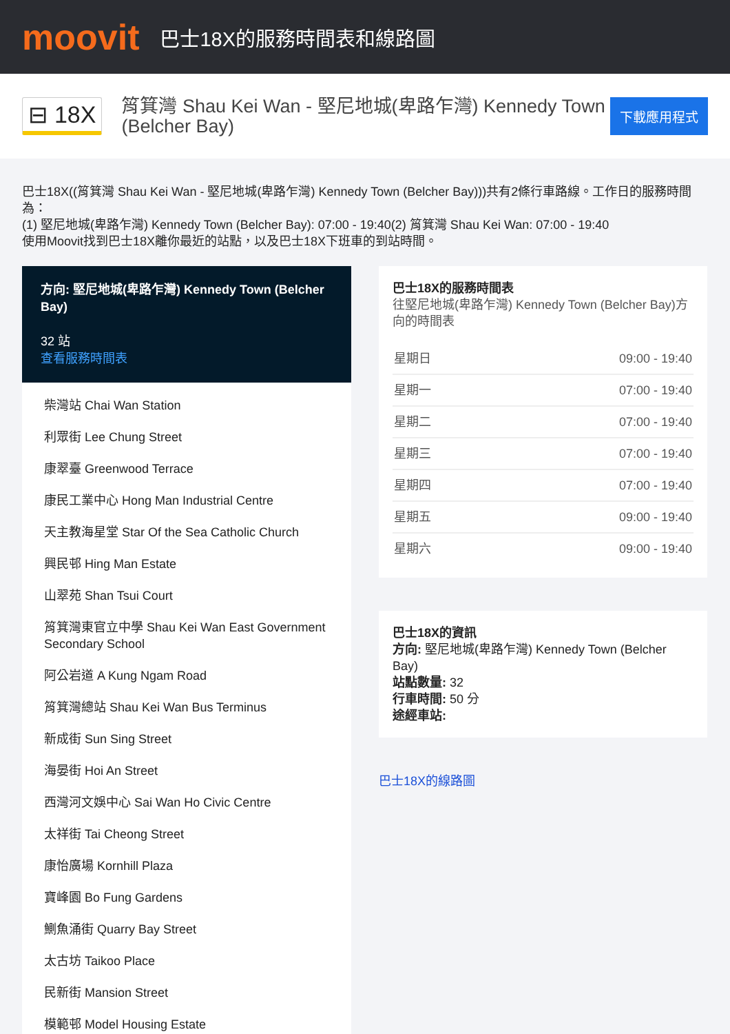moovit
巴士18X的服務時間表和線路圖
⊟ 18X
筲箕灣 Shau Kei Wan - 堅尼地城(卑路乍灣) Kennedy Town (Belcher Bay)
下載應用程式
巴士18X((筲箕灣 Shau Kei Wan - 堅尼地城(卑路乍灣) Kennedy Town (Belcher Bay)))共有2條行車路線。工作日的服務時間為：
(1) 堅尼地城(卑路乍灣) Kennedy Town (Belcher Bay): 07:00 - 19:40(2) 筲箕灣 Shau Kei Wan: 07:00 - 19:40
使用Moovit找到巴士18X離你最近的站點，以及巴士18X下班車的到站時間。
方向: 堅尼地城(卑路乍灣) Kennedy Town (Belcher Bay)
32 站
查看服務時間表
柴灣站 Chai Wan Station
利眾街 Lee Chung Street
康翠臺 Greenwood Terrace
康民工業中心 Hong Man Industrial Centre
天主教海星堂 Star Of the Sea Catholic Church
興民邨 Hing Man Estate
山翠苑 Shan Tsui Court
筲箕灣東官立中學 Shau Kei Wan East Government Secondary School
阿公岩道 A Kung Ngam Road
筲箕灣總站 Shau Kei Wan Bus Terminus
新成街 Sun Sing Street
海晏街 Hoi An Street
西灣河文娛中心 Sai Wan Ho Civic Centre
太祥街 Tai Cheong Street
康怡廣場 Kornhill Plaza
寶峰園 Bo Fung Gardens
鰂魚涌街 Quarry Bay Street
太古坊 Taikoo Place
民新街 Mansion Street
模範邨 Model Housing Estate
巴士18X的服務時間表
往堅尼地城(卑路乍灣) Kennedy Town (Belcher Bay)方向的時間表
| 星期日 | 09:00 - 19:40 |
| 星期一 | 07:00 - 19:40 |
| 星期二 | 07:00 - 19:40 |
| 星期三 | 07:00 - 19:40 |
| 星期四 | 07:00 - 19:40 |
| 星期五 | 09:00 - 19:40 |
| 星期六 | 09:00 - 19:40 |
巴士18X的資訊
方向: 堅尼地城(卑路乍灣) Kennedy Town (Belcher Bay)
站點數量: 32
行車時間: 50 分
途經車站:
巴士18X的線路圖